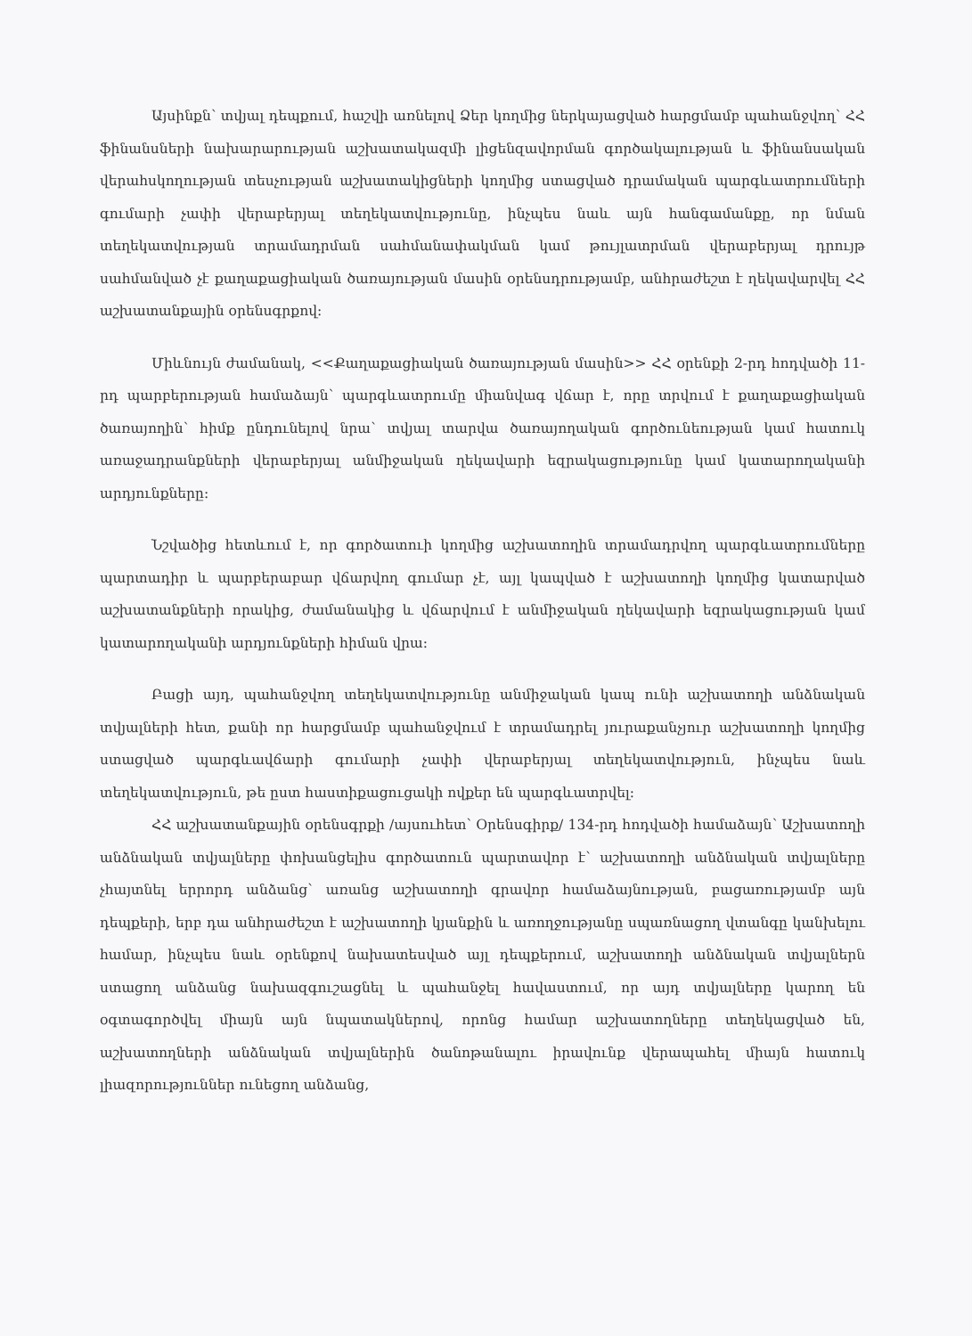Այսինքն՝ տվյալ դեպքում, հաշվի առնելով Ձեր կողմից ներկայացված հարցմամբ պահանջվող՝ ՀՀ ֆինանսների նախարարության աշխատակազմի լիցենզավորման գործակալության և ֆինանսական վերահսկողության տեսչության աշխատակիցների կողմից ստացված դրամական պարգևատրումների գումարի չափի վերաբերյալ տեղեկատվությունը, ինչպես նաև այն հանգամանքը, որ նման տեղեկատվության տրամադրման սահմանափակման կամ թույլատրման վերաբերյալ դրույթ սահմանված չէ քաղաքացիական ծառայության մասին օրենսդրությամբ, անհրաժեշտ է ղեկավարվել ՀՀ աշխատանքային օրենսգրքով:
Միևնույն ժամանակ, <<Քաղաքացիական ծառայության մասին>> ՀՀ օրենքի 2-րդ հոդվածի 11-րդ պարբերության համաձայն՝ պարգևատրումը միանվագ վճար է, որը տրվում է քաղաքացիական ծառայողին՝ հիմք ընդունելով նրա՝ տվյալ տարվա ծառայողական գործունեության կամ հատուկ առաջադրանքների վերաբերյալ անմիջական ղեկավարի եզրակացությունը կամ կատարողականի արդյունքները:
Նշվածից հետևում է, որ գործատուի կողմից աշխատողին տրամադրվող պարգևատրումները պարտադիր և պարբերաբար վճարվող գումար չէ, այլ կապված է աշխատողի կողմից կատարված աշխատանքների որակից, ժամանակից և վճարվում է անմիջական ղեկավարի եզրակացության կամ կատարողականի արդյունքների հիման վրա:
Բացի այդ, պահանջվող տեղեկատվությունը անմիջական կապ ունի աշխատողի անձնական տվյալների հետ, քանի որ հարցմամբ պահանջվում է տրամադրել յուրաքանչյուր աշխատողի կողմից ստացված պարգևավճարի գումարի չափի վերաբերյալ տեղեկատվություն, ինչպես նաև տեղեկատվություն, թե ըստ հաստիքացուցակի ովքեր են պարգևատրվել:
ՀՀ աշխատանքային օրենսգրքի /այսուհետ՝ Օրենսգիրք/ 134-րդ հոդվածի համաձայն՝ Աշխատողի անձնական տվյալները փոխանցելիս գործատուն պարտավոր է՝ աշխատողի անձնական տվյալները չհայտնել երրորդ անձանց՝ առանց աշխատողի գրավոր համաձայնության, բացառությամբ այն դեպքերի, երբ դա անհրաժեշտ է աշխատողի կյանքին և առողջությանը սպառնացող վտանգը կանխելու համար, ինչպես նաև օրենքով նախատեսված այլ դեպքերում, աշխատողի անձնական տվյալներն ստացող անձանց նախազգուշացնել և պահանջել հավաստում, որ այդ տվյալները կարող են օգտագործվել միայն այն նպատակներով, որոնց համար աշխատողները տեղեկացված են, աշխատողների անձնական տվյալներին ծանոթանալու իրավունք վերապահել միայն հատուկ լիազորություններ ունեցող անձանց,